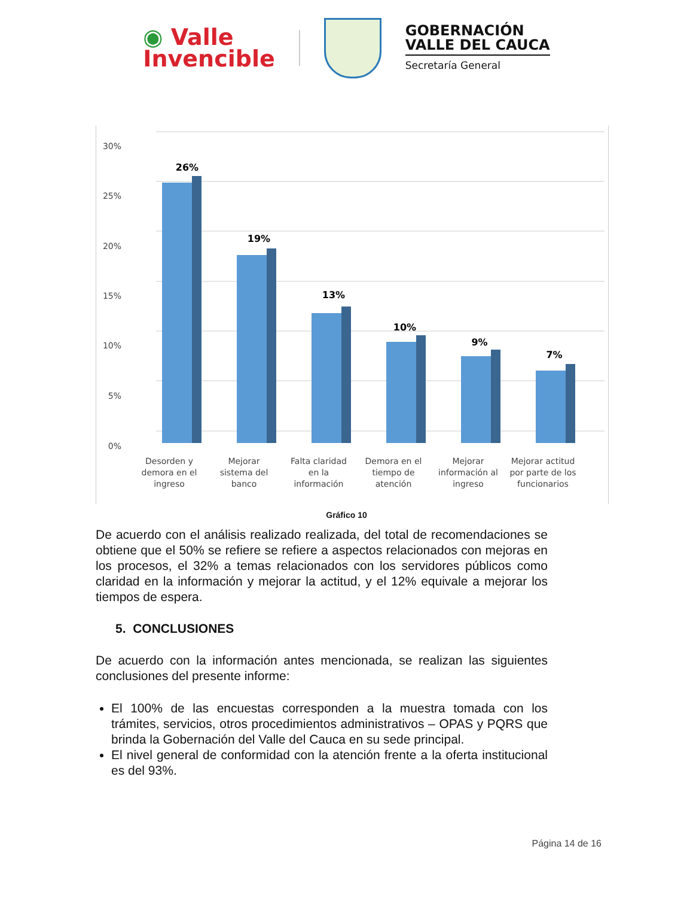◉ Valle
Invencible
GOBERNACIÓN
VALLE DEL CAUCA
Secretaría General
0%
5%
10%
15%
20%
25%
30%
26%
19%
13%
10%
9%
7%
Desorden y
demora en el
ingreso
Mejorar
sistema del
banco
Falta claridad
en la
información
Demora en el
tiempo de
atención
Mejorar
información al
ingreso
Mejorar actitud
por parte de los
funcionarios
Gráfico 10
De acuerdo con el análisis realizado realizada, del total de recomendaciones se obtiene que el 50% se refiere se refiere a aspectos relacionados con mejoras en los procesos, el 32% a temas relacionados con los servidores públicos como claridad en la información y mejorar la actitud, y el 12% equivale a mejorar los tiempos de espera.
5. CONCLUSIONES
De acuerdo con la información antes mencionada, se realizan las siguientes conclusiones del presente informe:
El 100% de las encuestas corresponden a la muestra tomada con los trámites, servicios, otros procedimientos administrativos – OPAS y PQRS que brinda la Gobernación del Valle del Cauca en su sede principal.
El nivel general de conformidad con la atención frente a la oferta institucional es del 93%.
Página 14 de 16